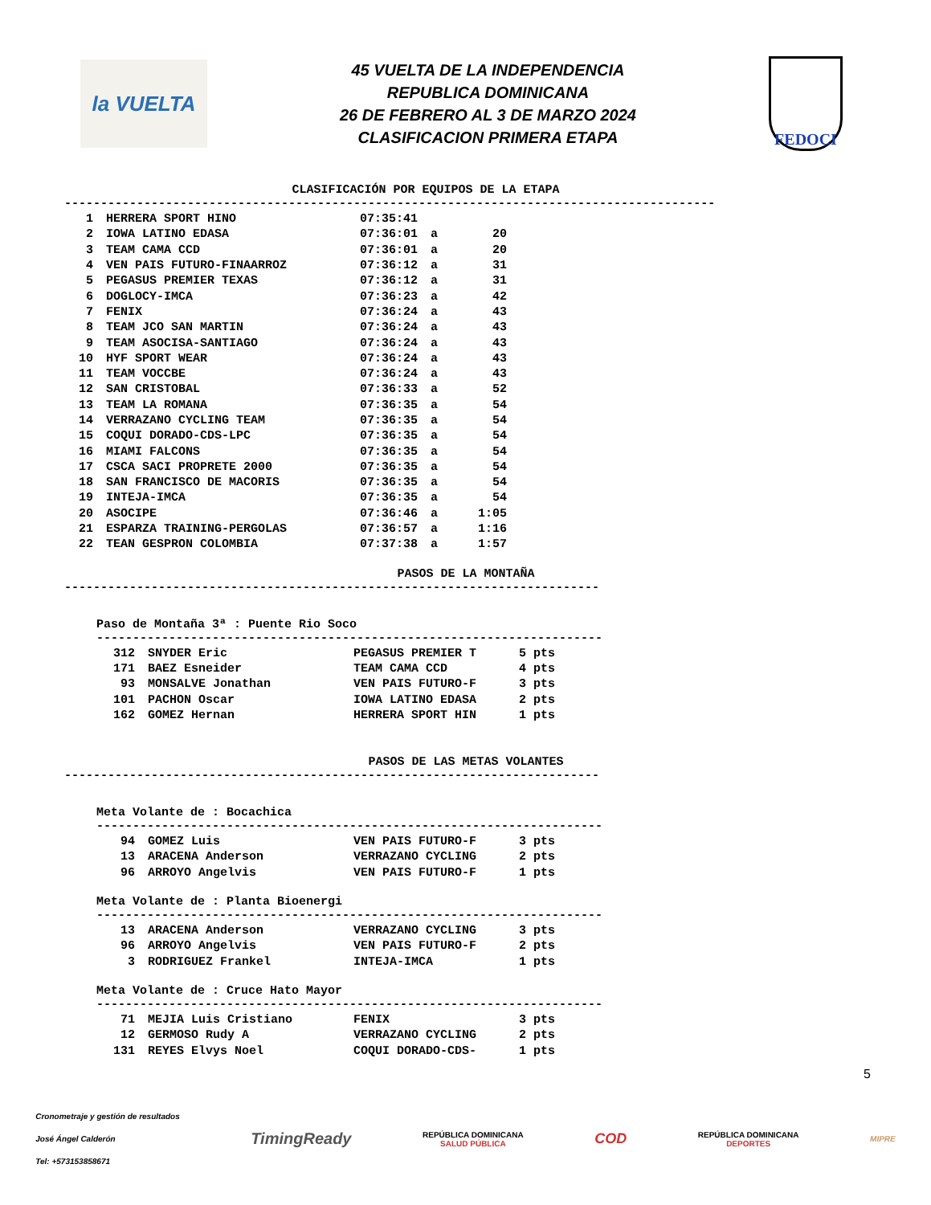la VUELTA
45 VUELTA DE LA INDEPENDENCIA
REPUBLICA DOMINICANA
26 DE FEBRERO AL 3 DE MARZO 2024
CLASIFICACION PRIMERA ETAPA
FEDOCI
CLASIFICACIÓN POR EQUIPOS DE LA ETAPA
------------------------------------------------------------------------------------------
| 1 | HERRERA SPORT HINO | 07:35:41 | | |
| 2 | IOWA LATINO EDASA | 07:36:01 | a | 20 |
| 3 | TEAM CAMA CCD | 07:36:01 | a | 20 |
| 4 | VEN PAIS FUTURO-FINAARROZ | 07:36:12 | a | 31 |
| 5 | PEGASUS PREMIER TEXAS | 07:36:12 | a | 31 |
| 6 | DOGLOCY-IMCA | 07:36:23 | a | 42 |
| 7 | FENIX | 07:36:24 | a | 43 |
| 8 | TEAM JCO SAN MARTIN | 07:36:24 | a | 43 |
| 9 | TEAM ASOCISA-SANTIAGO | 07:36:24 | a | 43 |
| 10 | HYF SPORT WEAR | 07:36:24 | a | 43 |
| 11 | TEAM VOCCBE | 07:36:24 | a | 43 |
| 12 | SAN CRISTOBAL | 07:36:33 | a | 52 |
| 13 | TEAM LA ROMANA | 07:36:35 | a | 54 |
| 14 | VERRAZANO CYCLING TEAM | 07:36:35 | a | 54 |
| 15 | COQUI DORADO-CDS-LPC | 07:36:35 | a | 54 |
| 16 | MIAMI FALCONS | 07:36:35 | a | 54 |
| 17 | CSCA SACI PROPRETE 2000 | 07:36:35 | a | 54 |
| 18 | SAN FRANCISCO DE MACORIS | 07:36:35 | a | 54 |
| 19 | INTEJA-IMCA | 07:36:35 | a | 54 |
| 20 | ASOCIPE | 07:36:46 | a | 1:05 |
| 21 | ESPARZA TRAINING-PERGOLAS | 07:36:57 | a | 1:16 |
| 22 | TEAN GESPRON COLOMBIA | 07:37:38 | a | 1:57 |
PASOS DE LA MONTAÑA
--------------------------------------------------------------------------
Paso de Montaña 3ª : Puente Rio Soco
----------------------------------------------------------------------
| 312 | SNYDER Eric | PEGASUS PREMIER T | 5 pts |
| 171 | BAEZ Esneider | TEAM CAMA CCD | 4 pts |
| 93 | MONSALVE Jonathan | VEN PAIS FUTURO-F | 3 pts |
| 101 | PACHON Oscar | IOWA LATINO EDASA | 2 pts |
| 162 | GOMEZ Hernan | HERRERA SPORT HIN | 1 pts |
PASOS DE LAS METAS VOLANTES
--------------------------------------------------------------------------
Meta Volante de : Bocachica
----------------------------------------------------------------------
| 94 | GOMEZ Luis | VEN PAIS FUTURO-F | 3 pts |
| 13 | ARACENA Anderson | VERRAZANO CYCLING | 2 pts |
| 96 | ARROYO Angelvis | VEN PAIS FUTURO-F | 1 pts |
Meta Volante de : Planta Bioenergi
----------------------------------------------------------------------
| 13 | ARACENA Anderson | VERRAZANO CYCLING | 3 pts |
| 96 | ARROYO Angelvis | VEN PAIS FUTURO-F | 2 pts |
| 3 | RODRIGUEZ Frankel | INTEJA-IMCA | 1 pts |
Meta Volante de : Cruce Hato Mayor
----------------------------------------------------------------------
| 71 | MEJIA Luis Cristiano | FENIX | 3 pts |
| 12 | GERMOSO Rudy A | VERRAZANO CYCLING | 2 pts |
| 131 | REYES Elvys Noel | COQUI DORADO-CDS- | 1 pts |
5
Cronometraje y gestión de resultados
José Ángel Calderón
Tel: +573153858671
TimingReady
REPÚBLICA DOMINICANA
SALUD PÚBLICA
COD
REPÚBLICA DOMINICANA
DEPORTES
MIPRE